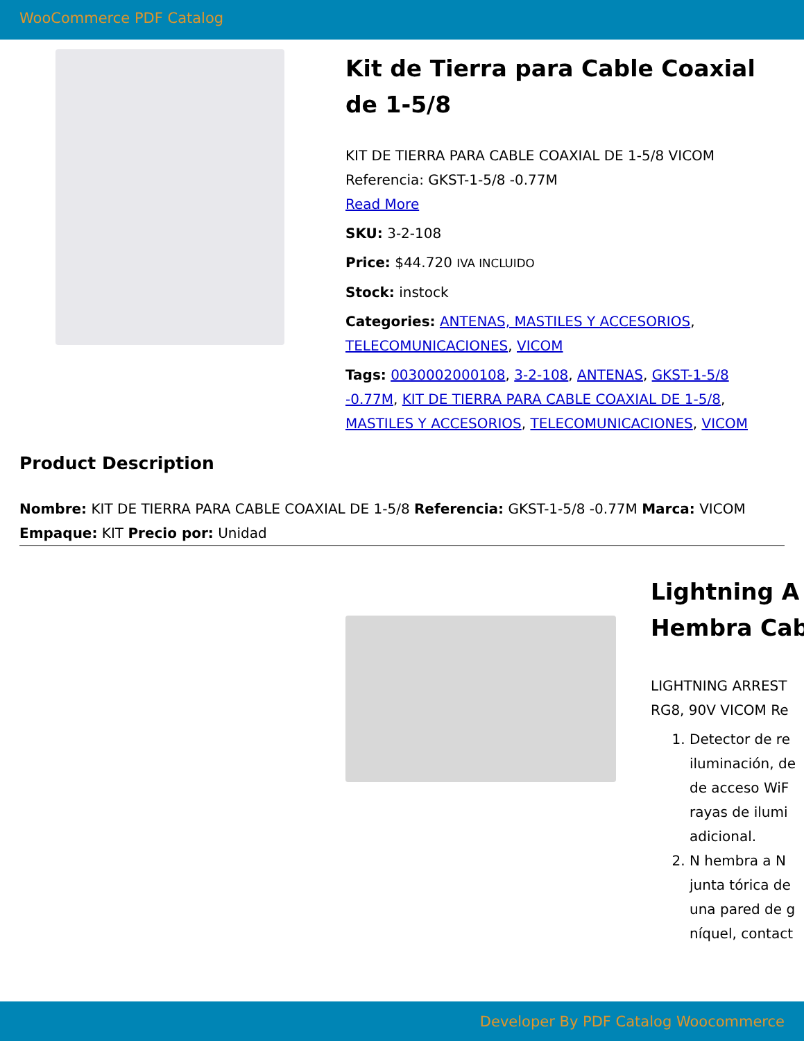WooCommerce PDF Catalog
Kit de Tierra para Cable Coaxial de 1-5/8
KIT DE TIERRA PARA CABLE COAXIAL DE 1-5/8 VICOM Referencia: GKST-1-5/8 -0.77M
Read More
SKU: 3-2-108
Price: $44.720 IVA INCLUIDO
Stock: instock
Categories: ANTENAS, MASTILES Y ACCESORIOS, TELECOMUNICACIONES, VICOM
Tags: 0030002000108, 3-2-108, ANTENAS, GKST-1-5/8 -0.77M, KIT DE TIERRA PARA CABLE COAXIAL DE 1-5/8, MASTILES Y ACCESORIOS, TELECOMUNICACIONES, VICOM
Product Description
Nombre: KIT DE TIERRA PARA CABLE COAXIAL DE 1-5/8 Referencia: GKST-1-5/8 -0.77M Marca: VICOM Empaque: KIT Precio por: Unidad
Lightning A
Hembra Cab
LIGHTNING ARREST
RG8, 90V VICOM Re
1. Detector de re
iluminación, de
de acceso WiF
rayas de ilumi
adicional.
2. N hembra a N
junta tórica de
una pared de g
níquel, contact
Developer By PDF Catalog Woocommerce